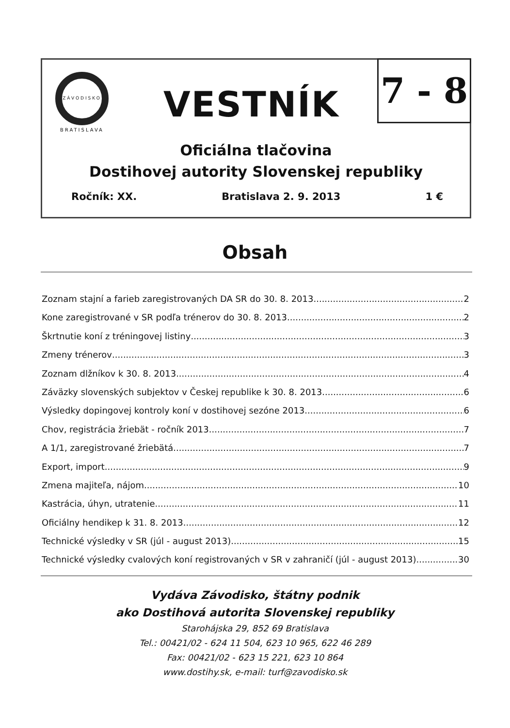ZÁVODISKO
BRATISLAVA
VESTNÍK
7 - 8
Oficiálna tlačovina
Dostihovej autority Slovenskej republiky
Ročník: XX. Bratislava 2. 9. 2013 1 €
Obsah
Zoznam stajní a farieb zaregistrovaných DA SR do 30. 8. 2013 2
Kone zaregistrované v SR podľa trénerov do 30. 8. 2013 2
Škrtnutie koní z tréningovej listiny 3
Zmeny trénerov 3
Zoznam dlžníkov k 30. 8. 2013 4
Záväzky slovenských subjektov v Českej republike k 30. 8. 2013 6
Výsledky dopingovej kontroly koní v dostihovej sezóne 2013 6
Chov, registrácia žriebät - ročník 2013 7
A 1/1, zaregistrované žriebätá 7
Export, import 9
Zmena majiteľa, nájom 10
Kastrácia, úhyn, utratenie 11
Oficiálny hendikep k 31. 8. 2013 12
Technické výsledky v SR (júl - august 2013) 15
Technické výsledky cvalových koní registrovaných v SR v zahraničí (júl - august 2013) 30
Vydáva Závodisko, štátny podnik
ako Dostihová autorita Slovenskej republiky
Starohájska 29, 852 69 Bratislava
Tel.: 00421/02 - 624 11 504, 623 10 965, 622 46 289
Fax: 00421/02 - 623 15 221, 623 10 864
www.dostihy.sk, e-mail: turf@zavodisko.sk